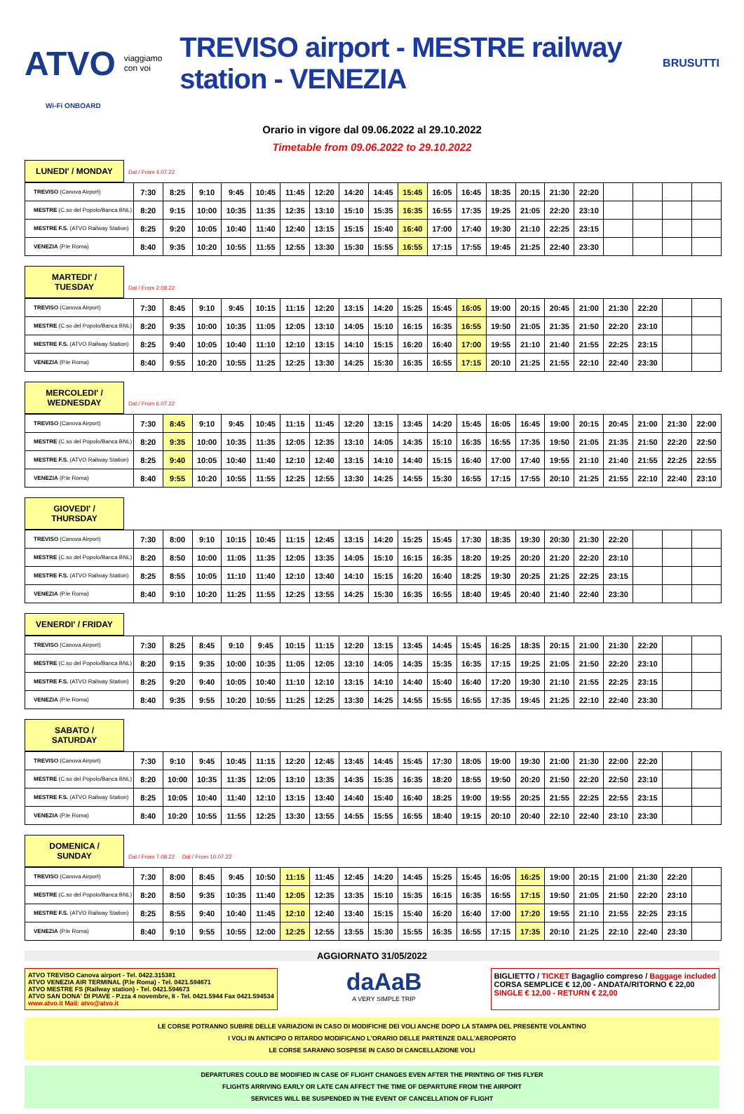ATVO viaggiamo con voi TREVISO airport - MESTRE railway station - VENEZIA BRUSUTTI
Wi-Fi ONBOARD
Orario in vigore dal 09.06.2022 al 29.10.2022
Timetable from 09.06.2022 to 29.10.2022
LUNEDI' / MONDAY Dal / From 4.07.22
| TREVISO (Canova Airport) | 7:30 | 8:25 | 9:10 | 9:45 | 10:45 | 11:45 | 12:20 | 14:20 | 14:45 | 15:45 | 16:05 | 16:45 | 18:35 | 20:15 | 21:30 | 22:20 | | | | |
| MESTRE (C.so del Popolo/Banca BNL) | 8:20 | 9:15 | 10:00 | 10:35 | 11:35 | 12:35 | 13:10 | 15:10 | 15:35 | 16:35 | 16:55 | 17:35 | 19:25 | 21:05 | 22:20 | 23:10 | | | | |
| MESTRE F.S. (ATVO Railway Station) | 8:25 | 9:20 | 10:05 | 10:40 | 11:40 | 12:40 | 13:15 | 15:15 | 15:40 | 16:40 | 17:00 | 17:40 | 19:30 | 21:10 | 22:25 | 23:15 | | | | |
| VENEZIA (P.le Roma) | 8:40 | 9:35 | 10:20 | 10:55 | 11:55 | 12:55 | 13:30 | 15:30 | 15:55 | 16:55 | 17:15 | 17:55 | 19:45 | 21:25 | 22:40 | 23:30 | | | | |
MARTEDI' / TUESDAY Dal / From 2.08.22
| TREVISO (Canova Airport) | 7:30 | 8:45 | 9:10 | 9:45 | 10:15 | 11:15 | 12:20 | 13:15 | 14:20 | 15:25 | 15:45 | 16:05 | 19:00 | 20:15 | 20:45 | 21:00 | 21:30 | 22:20 | | |
| MESTRE (C.so del Popolo/Banca BNL) | 8:20 | 9:35 | 10:00 | 10:35 | 11:05 | 12:05 | 13:10 | 14:05 | 15:10 | 16:15 | 16:35 | 16:55 | 19:50 | 21:05 | 21:35 | 21:50 | 22:20 | 23:10 | | |
| MESTRE F.S. (ATVO Railway Station) | 8:25 | 9:40 | 10:05 | 10:40 | 11:10 | 12:10 | 13:15 | 14:10 | 15:15 | 16:20 | 16:40 | 17:00 | 19:55 | 21:10 | 21:40 | 21:55 | 22:25 | 23:15 | | |
| VENEZIA (P.le Roma) | 8:40 | 9:55 | 10:20 | 10:55 | 11:25 | 12:25 | 13:30 | 14:25 | 15:30 | 16:35 | 16:55 | 17:15 | 20:10 | 21:25 | 21:55 | 22:10 | 22:40 | 23:30 | | |
MERCOLEDI' / WEDNESDAY Dal / From 6.07.22
| TREVISO (Canova Airport) | 7:30 | 8:45 | 9:10 | 9:45 | 10:45 | 11:15 | 11:45 | 12:20 | 13:15 | 13:45 | 14:20 | 15:45 | 16:05 | 16:45 | 19:00 | 20:15 | 20:45 | 21:00 | 21:30 | 22:00 |
| MESTRE (C.so del Popolo/Banca BNL) | 8:20 | 9:35 | 10:00 | 10:35 | 11:35 | 12:05 | 12:35 | 13:10 | 14:05 | 14:35 | 15:10 | 16:35 | 16:55 | 17:35 | 19:50 | 21:05 | 21:35 | 21:50 | 22:20 | 22:50 |
| MESTRE F.S. (ATVO Railway Station) | 8:25 | 9:40 | 10:05 | 10:40 | 11:40 | 12:10 | 12:40 | 13:15 | 14:10 | 14:40 | 15:15 | 16:40 | 17:00 | 17:40 | 19:55 | 21:10 | 21:40 | 21:55 | 22:25 | 22:55 |
| VENEZIA (P.le Roma) | 8:40 | 9:55 | 10:20 | 10:55 | 11:55 | 12:25 | 12:55 | 13:30 | 14:25 | 14:55 | 15:30 | 16:55 | 17:15 | 17:55 | 20:10 | 21:25 | 21:55 | 22:10 | 22:40 | 23:10 |
GIOVEDI' / THURSDAY
| TREVISO (Canova Airport) | 7:30 | 8:00 | 9:10 | 10:15 | 10:45 | 11:15 | 12:45 | 13:15 | 14:20 | 15:25 | 15:45 | 17:30 | 18:35 | 19:30 | 20:30 | 21:30 | 22:20 | | | |
| MESTRE (C.so del Popolo/Banca BNL) | 8:20 | 8:50 | 10:00 | 11:05 | 11:35 | 12:05 | 13:35 | 14:05 | 15:10 | 16:15 | 16:35 | 18:20 | 19:25 | 20:20 | 21:20 | 22:20 | 23:10 | | | |
| MESTRE F.S. (ATVO Railway Station) | 8:25 | 8:55 | 10:05 | 11:10 | 11:40 | 12:10 | 13:40 | 14:10 | 15:15 | 16:20 | 16:40 | 18:25 | 19:30 | 20:25 | 21:25 | 22:25 | 23:15 | | | |
| VENEZIA (P.le Roma) | 8:40 | 9:10 | 10:20 | 11:25 | 11:55 | 12:25 | 13:55 | 14:25 | 15:30 | 16:35 | 16:55 | 18:40 | 19:45 | 20:40 | 21:40 | 22:40 | 23:30 | | | |
VENERDI' / FRIDAY
| TREVISO (Canova Airport) | 7:30 | 8:25 | 8:45 | 9:10 | 9:45 | 10:15 | 11:15 | 12:20 | 13:15 | 13:45 | 14:45 | 15:45 | 16:25 | 18:35 | 20:15 | 21:00 | 21:30 | 22:20 | | |
| MESTRE (C.so del Popolo/Banca BNL) | 8:20 | 9:15 | 9:35 | 10:00 | 10:35 | 11:05 | 12:05 | 13:10 | 14:05 | 14:35 | 15:35 | 16:35 | 17:15 | 19:25 | 21:05 | 21:50 | 22:20 | 23:10 | | |
| MESTRE F.S. (ATVO Railway Station) | 8:25 | 9:20 | 9:40 | 10:05 | 10:40 | 11:10 | 12:10 | 13:15 | 14:10 | 14:40 | 15:40 | 16:40 | 17:20 | 19:30 | 21:10 | 21:55 | 22:25 | 23:15 | | |
| VENEZIA (P.le Roma) | 8:40 | 9:35 | 9:55 | 10:20 | 10:55 | 11:25 | 12:25 | 13:30 | 14:25 | 14:55 | 15:55 | 16:55 | 17:35 | 19:45 | 21:25 | 22:10 | 22:40 | 23:30 | | |
SABATO / SATURDAY
| TREVISO (Canova Airport) | 7:30 | 9:10 | 9:45 | 10:45 | 11:15 | 12:20 | 12:45 | 13:45 | 14:45 | 15:45 | 17:30 | 18:05 | 19:00 | 19:30 | 21:00 | 21:30 | 22:00 | 22:20 | | |
| MESTRE (C.so del Popolo/Banca BNL) | 8:20 | 10:00 | 10:35 | 11:35 | 12:05 | 13:10 | 13:35 | 14:35 | 15:35 | 16:35 | 18:20 | 18:55 | 19:50 | 20:20 | 21:50 | 22:20 | 22:50 | 23:10 | | |
| MESTRE F.S. (ATVO Railway Station) | 8:25 | 10:05 | 10:40 | 11:40 | 12:10 | 13:15 | 13:40 | 14:40 | 15:40 | 16:40 | 18:25 | 19:00 | 19:55 | 20:25 | 21:55 | 22:25 | 22:55 | 23:15 | | |
| VENEZIA (P.le Roma) | 8:40 | 10:20 | 10:55 | 11:55 | 12:25 | 13:30 | 13:55 | 14:55 | 15:55 | 16:55 | 18:40 | 19:15 | 20:10 | 20:40 | 22:10 | 22:40 | 23:10 | 23:30 | | |
DOMENICA / SUNDAY Dal / From 7.08.22 Dal / From 10.07.22
| TREVISO (Canova Airport) | 7:30 | 8:00 | 8:45 | 9:45 | 10:50 | 11:15 | 11:45 | 12:45 | 14:20 | 14:45 | 15:25 | 15:45 | 16:05 | 16:25 | 19:00 | 20:15 | 21:00 | 21:30 | 22:20 | |
| MESTRE (C.so del Popolo/Banca BNL) | 8:20 | 8:50 | 9:35 | 10:35 | 11:40 | 12:05 | 12:35 | 13:35 | 15:10 | 15:35 | 16:15 | 16:35 | 16:55 | 17:15 | 19:50 | 21:05 | 21:50 | 22:20 | 23:10 | |
| MESTRE F.S. (ATVO Railway Station) | 8:25 | 8:55 | 9:40 | 10:40 | 11:45 | 12:10 | 12:40 | 13:40 | 15:15 | 15:40 | 16:20 | 16:40 | 17:00 | 17:20 | 19:55 | 21:10 | 21:55 | 22:25 | 23:15 | |
| VENEZIA (P.le Roma) | 8:40 | 9:10 | 9:55 | 10:55 | 12:00 | 12:25 | 12:55 | 13:55 | 15:30 | 15:55 | 16:35 | 16:55 | 17:15 | 17:35 | 20:10 | 21:25 | 22:10 | 22:40 | 23:30 | |
AGGIORNATO 31/05/2022
ATVO TREVISO Canova airport - Tel. 0422.315381
ATVO VENEZIA AIR TERMINAL (P.le Roma) - Tel. 0421.594671
ATVO MESTRE FS (Railway station) - Tel. 0421.594673
ATVO SAN DONA' DI PIAVE - P.zza 4 novembre, 8 - Tel. 0421.5944 Fax 0421.594534
www.atvo.it Mail: atvo@atvo.it
daAaB
A VERY SIMPLE TRIP
BIGLIETTO / TICKET Bagaglio compreso / Baggage included
CORSA SEMPLICE € 12,00 - ANDATA/RITORNO € 22,00
SINGLE € 12,00 - RETURN € 22,00
LE CORSE POTRANNO SUBIRE DELLE VARIAZIONI IN CASO DI MODIFICHE DEI VOLI ANCHE DOPO LA STAMPA DEL PRESENTE VOLANTINO
I VOLI IN ANTICIPO O RITARDO MODIFICANO L'ORARIO DELLE PARTENZE DALL'AEROPORTO
LE CORSE SARANNO SOSPESE IN CASO DI CANCELLAZIONE VOLI
DEPARTURES COULD BE MODIFIED IN CASE OF FLIGHT CHANGES EVEN AFTER THE PRINTING OF THIS FLYER
FLIGHTS ARRIVING EARLY OR LATE CAN AFFECT THE TIME OF DEPARTURE FROM THE AIRPORT
SERVICES WILL BE SUSPENDED IN THE EVENT OF CANCELLATION OF FLIGHT